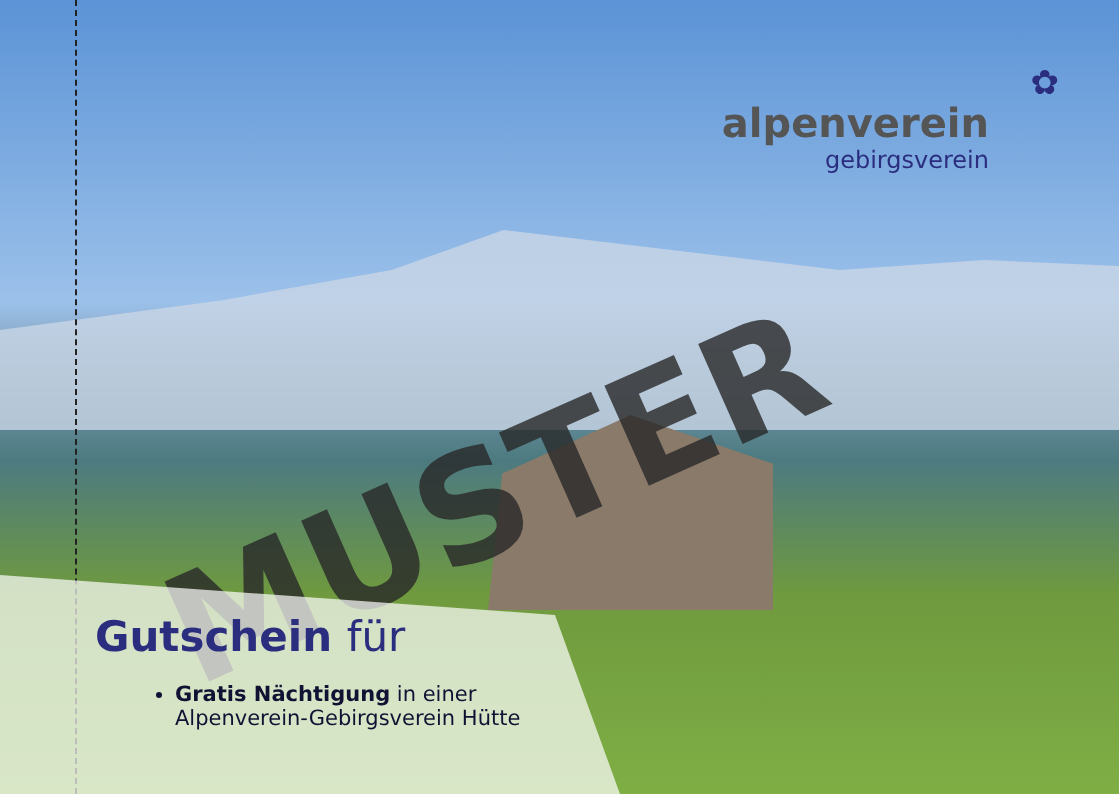✿
alpenverein
gebirgsverein
MUSTER
Gutschein für
Gratis Nächtigung in einer
Alpenverein-Gebirgsverein Hütte